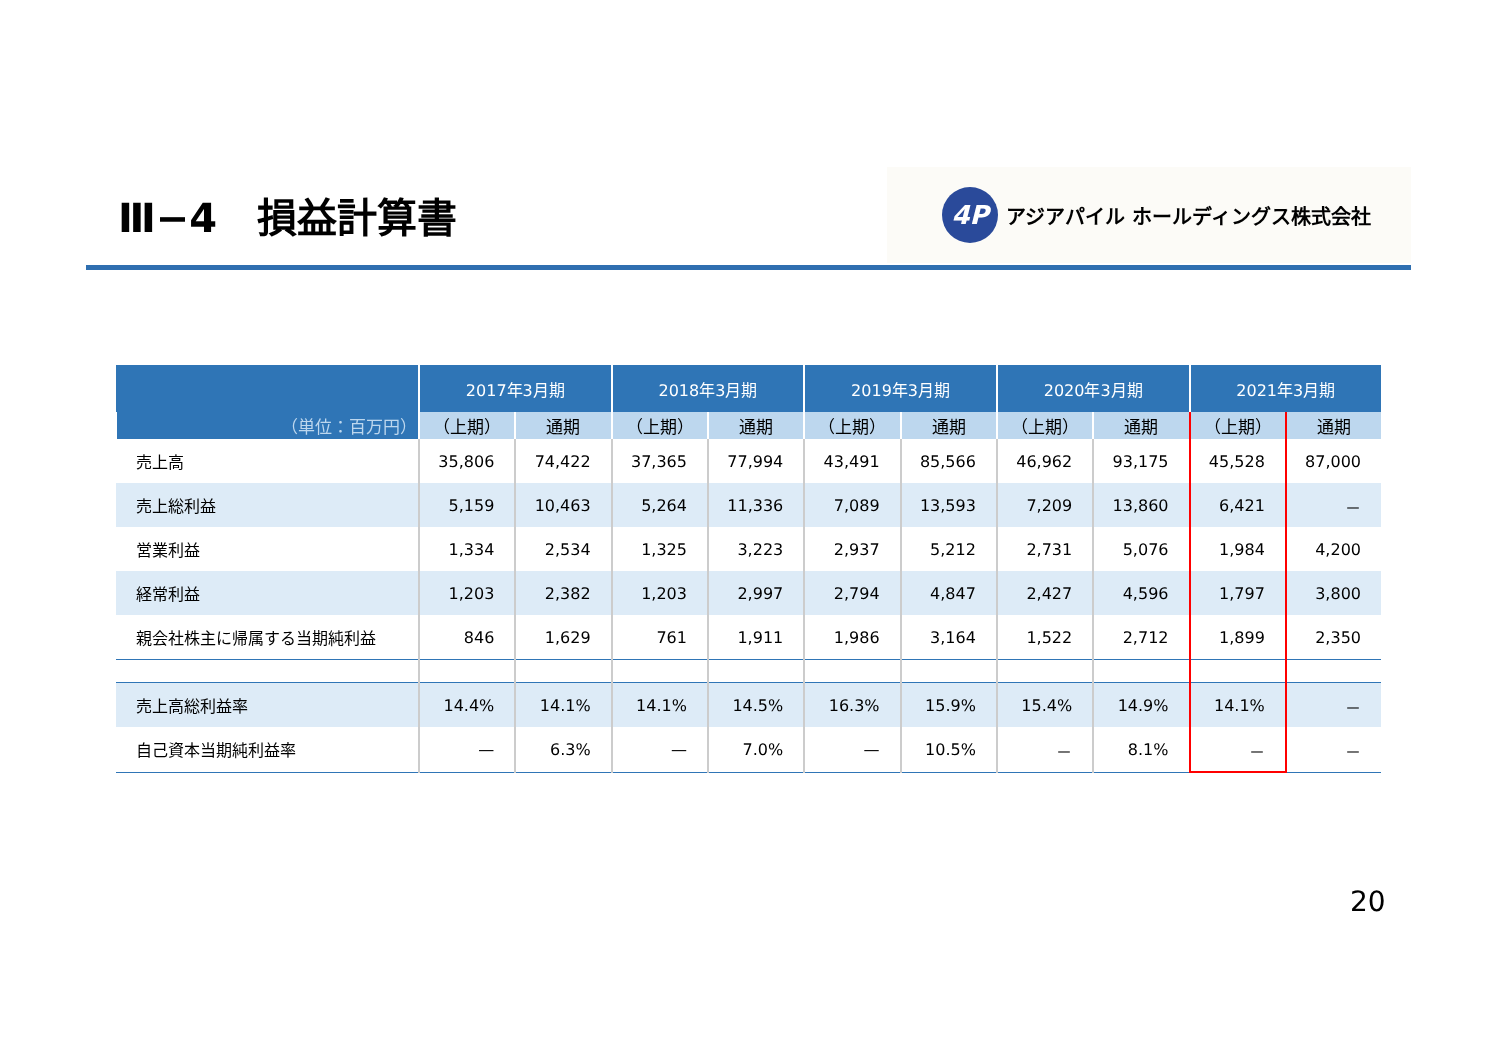Ⅲ−4　損益計算書
4P
アジアパイル ホールディングス株式会社
| | 2017年3月期 | | 2018年3月期 | | 2019年3月期 | | 2020年3月期 | | 2021年3月期 | |
| --- | --- | --- | --- | --- | --- | --- | --- | --- | --- | --- |
| （単位：百万円） | （上期） | 通期 | （上期） | 通期 | （上期） | 通期 | （上期） | 通期 | （上期） | 通期 |
| 売上高 | 35,806 | 74,422 | 37,365 | 77,994 | 43,491 | 85,566 | 46,962 | 93,175 | 45,528 | 87,000 |
| 売上総利益 | 5,159 | 10,463 | 5,264 | 11,336 | 7,089 | 13,593 | 7,209 | 13,860 | 6,421 | － |
| 営業利益 | 1,334 | 2,534 | 1,325 | 3,223 | 2,937 | 5,212 | 2,731 | 5,076 | 1,984 | 4,200 |
| 経常利益 | 1,203 | 2,382 | 1,203 | 2,997 | 2,794 | 4,847 | 2,427 | 4,596 | 1,797 | 3,800 |
| 親会社株主に帰属する当期純利益 | 846 | 1,629 | 761 | 1,911 | 1,986 | 3,164 | 1,522 | 2,712 | 1,899 | 2,350 |
| 売上高総利益率 | 14.4% | 14.1% | 14.1% | 14.5% | 16.3% | 15.9% | 15.4% | 14.9% | 14.1% | － |
| 自己資本当期純利益率 | — | 6.3% | — | 7.0% | — | 10.5% | － | 8.1% | － | － |
20